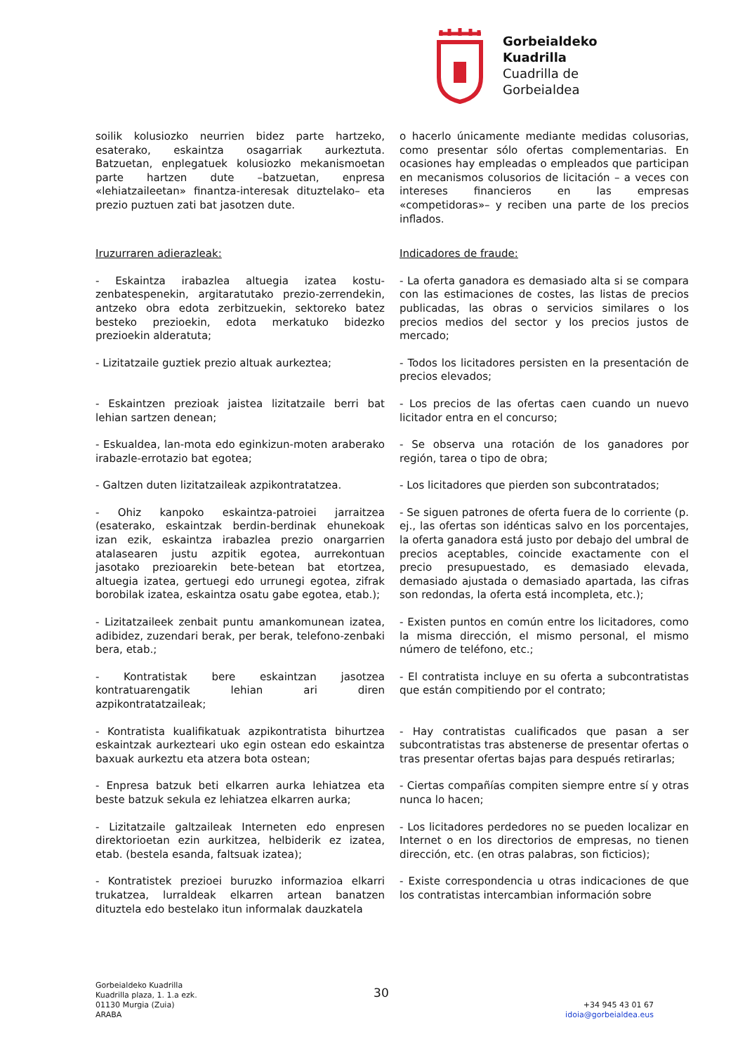Gorbeialdeko
Kuadrilla
Cuadrilla de
Gorbeialdea
soilik kolusiozko neurrien bidez parte hartzeko, esaterako, eskaintza osagarriak aurkeztuta. Batzuetan, enplegatuek kolusiozko mekanismoetan parte hartzen dute –batzuetan, enpresa «lehiatzaileetan» finantza-interesak dituztelako– eta prezio puztuen zati bat jasotzen dute.
o hacerlo únicamente mediante medidas colusorias, como presentar sólo ofertas complementarias. En ocasiones hay empleadas o empleados que participan en mecanismos colusorios de licitación – a veces con intereses financieros en las empresas «competidoras»– y reciben una parte de los precios inflados.
Iruzurraren adierazleak: Indicadores de fraude:
- Eskaintza irabazlea altuegia izatea kostu-zenbatespenekin, argitaratutako prezio-zerrendekin, antzeko obra edota zerbitzuekin, sektoreko batez besteko prezioekin, edota merkatuko bidezko prezioekin alderatuta;
- La oferta ganadora es demasiado alta si se compara con las estimaciones de costes, las listas de precios publicadas, las obras o servicios similares o los precios medios del sector y los precios justos de mercado;
- Lizitatzaile guztiek prezio altuak aurkeztea;
- Todos los licitadores persisten en la presentación de precios elevados;
- Eskaintzen prezioak jaistea lizitatzaile berri bat lehian sartzen denean;
- Los precios de las ofertas caen cuando un nuevo licitador entra en el concurso;
- Eskualdea, lan-mota edo eginkizun-moten araberako irabazle-errotazio bat egotea;
- Se observa una rotación de los ganadores por región, tarea o tipo de obra;
- Galtzen duten lizitatzaileak azpikontratatzea.
- Los licitadores que pierden son subcontratados;
- Ohiz kanpoko eskaintza-patroiei jarraitzea (esaterako, eskaintzak berdin-berdinak ehunekoak izan ezik, eskaintza irabazlea prezio onargarrien atalasearen justu azpitik egotea, aurrekontuan jasotako prezioarekin bete-betean bat etortzea, altuegia izatea, gertuegi edo urrunegi egotea, zifrak borobilak izatea, eskaintza osatu gabe egotea, etab.);
- Se siguen patrones de oferta fuera de lo corriente (p. ej., las ofertas son idénticas salvo en los porcentajes, la oferta ganadora está justo por debajo del umbral de precios aceptables, coincide exactamente con el precio presupuestado, es demasiado elevada, demasiado ajustada o demasiado apartada, las cifras son redondas, la oferta está incompleta, etc.);
- Lizitatzaileek zenbait puntu amankomunean izatea, adibidez, zuzendari berak, per berak, telefono-zenbaki bera, etab.;
- Existen puntos en común entre los licitadores, como la misma dirección, el mismo personal, el mismo número de teléfono, etc.;
- Kontratistak bere eskaintzan jasotzea kontratuarengatik lehian ari diren azpikontratatzaileak;
- El contratista incluye en su oferta a subcontratistas que están compitiendo por el contrato;
- Kontratista kualifikatuak azpikontratista bihurtzea eskaintzak aurkezteari uko egin ostean edo eskaintza baxuak aurkeztu eta atzera bota ostean;
- Hay contratistas cualificados que pasan a ser subcontratistas tras abstenerse de presentar ofertas o tras presentar ofertas bajas para después retirarlas;
- Enpresa batzuk beti elkarren aurka lehiatzea eta beste batzuk sekula ez lehiatzea elkarren aurka;
- Ciertas compañías compiten siempre entre sí y otras nunca lo hacen;
- Lizitatzaile galtzaileak Interneten edo enpresen direktorioetan ezin aurkitzea, helbiderik ez izatea, etab. (bestela esanda, faltsuak izatea);
- Los licitadores perdedores no se pueden localizar en Internet o en los directorios de empresas, no tienen dirección, etc. (en otras palabras, son ficticios);
- Kontratistek prezioei buruzko informazioa elkarri trukatzea, lurraldeak elkarren artean banatzen dituztela edo bestelako itun informalak dauzkatela
- Existe correspondencia u otras indicaciones de que los contratistas intercambian información sobre
Gorbeialdeko Kuadrilla
Kuadrilla plaza, 1. 1.a ezk.
01130 Murgia (Zuia)
ARABA
30
+34 945 43 01 67
idoia@gorbeialdea.eus